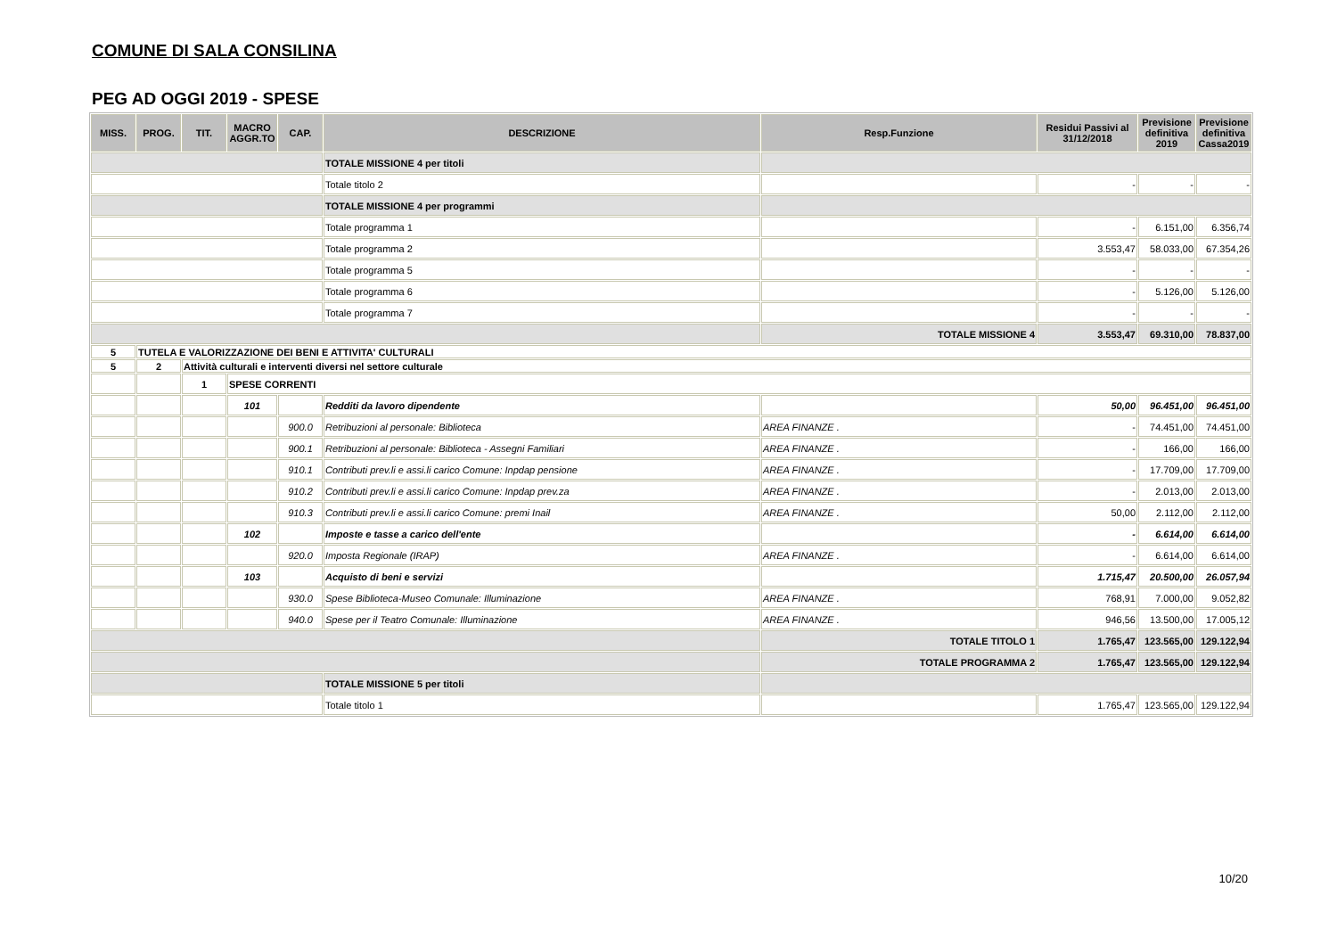COMUNE DI SALA CONSILINA
PEG AD OGGI 2019 - SPESE
| MISS. | PROG. | TIT. | MACRO AGGR.TO | CAP. | DESCRIZIONE | Resp.Funzione | Residui Passivi al 31/12/2018 | Previsione definitiva 2019 | Previsione definitiva Cassa2019 |
| --- | --- | --- | --- | --- | --- | --- | --- | --- | --- |
| | | | | | TOTALE MISSIONE 4 per titoli | | | | |
| | | | | | Totale titolo 2 | | - | - | - |
| | | | | | TOTALE MISSIONE 4 per programmi | | | | |
| | | | | | Totale programma 1 | | - | 6.151,00 | 6.356,74 |
| | | | | | Totale programma 2 | | 3.553,47 | 58.033,00 | 67.354,26 |
| | | | | | Totale programma 5 | | - | - | - |
| | | | | | Totale programma 6 | | - | 5.126,00 | 5.126,00 |
| | | | | | Totale programma 7 | | - | - | - |
| | | | | | | TOTALE MISSIONE 4 | 3.553,47 | 69.310,00 | 78.837,00 |
| 5 | TUTELA E VALORIZZAZIONE DEI BENI E ATTIVITA' CULTURALI | | | | | | | | |
| 5 | 2 | Attività culturali e interventi diversi nel settore culturale | | | | | | | |
| | | 1 | SPESE CORRENTI | | | | | | |
| | | | 101 | | Redditi da lavoro dipendente | | 50,00 | 96.451,00 | 96.451,00 |
| | | | | 900.0 | Retribuzioni al personale: Biblioteca | AREA FINANZE . | - | 74.451,00 | 74.451,00 |
| | | | | 900.1 | Retribuzioni al personale: Biblioteca - Assegni Familiari | AREA FINANZE . | - | 166,00 | 166,00 |
| | | | | 910.1 | Contributi prev.li e assi.li carico Comune: Inpdap pensione | AREA FINANZE . | - | 17.709,00 | 17.709,00 |
| | | | | 910.2 | Contributi prev.li e assi.li carico Comune: Inpdap prev.za | AREA FINANZE . | - | 2.013,00 | 2.013,00 |
| | | | | 910.3 | Contributi prev.li e assi.li carico Comune: premi Inail | AREA FINANZE . | 50,00 | 2.112,00 | 2.112,00 |
| | | | 102 | | Imposte e tasse a carico dell'ente | | - | 6.614,00 | 6.614,00 |
| | | | | 920.0 | Imposta Regionale (IRAP) | AREA FINANZE . | - | 6.614,00 | 6.614,00 |
| | | | 103 | | Acquisto di beni e servizi | | 1.715,47 | 20.500,00 | 26.057,94 |
| | | | | 930.0 | Spese Biblioteca-Museo Comunale: Illuminazione | AREA FINANZE . | 768,91 | 7.000,00 | 9.052,82 |
| | | | | 940.0 | Spese per il Teatro Comunale: Illuminazione | AREA FINANZE . | 946,56 | 13.500,00 | 17.005,12 |
| | | | | | | TOTALE TITOLO 1 | 1.765,47 | 123.565,00 | 129.122,94 |
| | | | | | | TOTALE PROGRAMMA 2 | 1.765,47 | 123.565,00 | 129.122,94 |
| | | | | | TOTALE MISSIONE 5 per titoli | | | | |
| | | | | | Totale titolo 1 | | 1.765,47 | 123.565,00 | 129.122,94 |
10/20